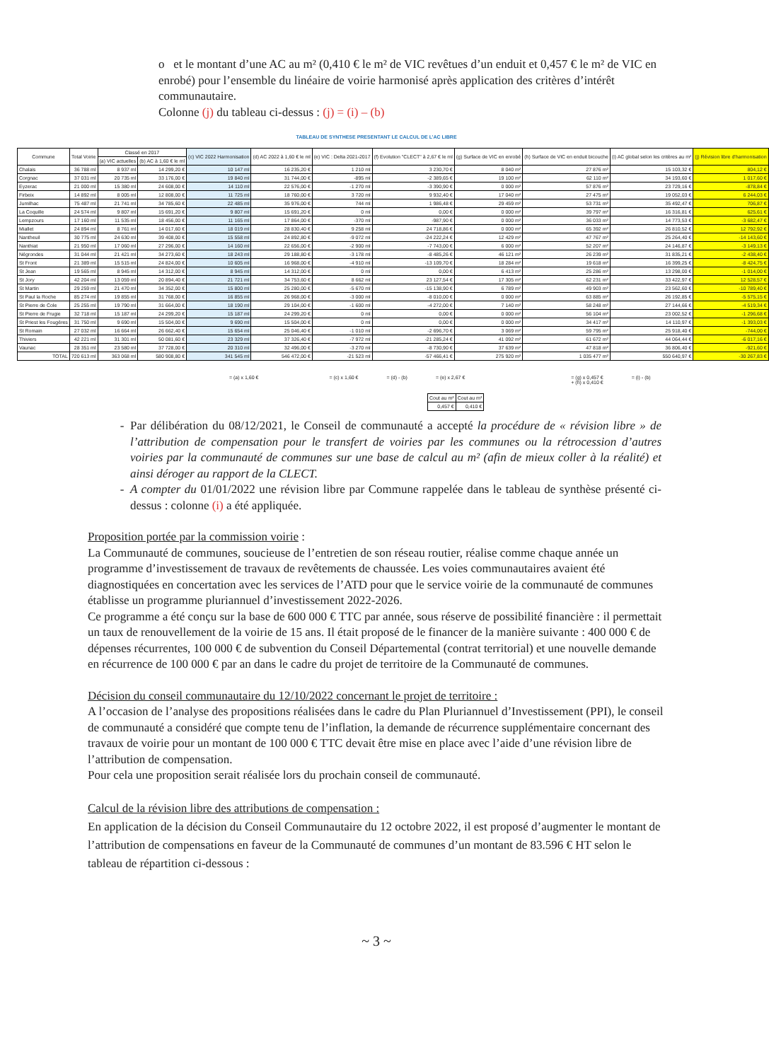o et le montant d’une AC au m² (0,410 € le m² de VIC revêtues d’un enduit et 0,457 € le m² de VIC en enrobé) pour l’ensemble du linéaire de voirie harmonisé après application des critères d’intérêt communautaire.
Colonne (j) du tableau ci-dessus : (j) = (i) – (b)
TABLEAU DE SYNTHESE PRESENTANT LE CALCUL DE L’AC LIBRE
| Commune | Total Voirie | Classé en 2017 | | (c) VIC 2022 Harmonisation | (d) AC 2022 à 1,60 € le ml | (e) VIC : Delta 2021-2017 | (f) Evolution "CLECT" à 2,67 € le ml | (g) Surface de VIC en enrobé | (h) Surface de VIC en enduit bicouche | (i) AC global selon les critères au m² | (j) Révision libre d'harmonisation |
| --- | --- | --- | --- | --- | --- | --- | --- | --- | --- | --- | --- |
| | | (a) VIC actuelles | (b) AC à 1,60 € le ml | | | | | | | | |
| Chalais | 36 788 ml | 8 937 ml | 14 299,20 € | 10 147 ml | 16 235,20 € | 1 210 ml | 3 230,70 € | 8 040 m² | 27 876 m² | 15 103,32 € | 804,12 € |
| Corgnac | 37 031 ml | 20 735 ml | 33 176,00 € | 19 840 ml | 31 744,00 € | -895 ml | -2 389,65 € | 19 100 m² | 62 110 m² | 34 193,60 € | 1 017,60 € |
| Eyzerac | 21 000 ml | 15 380 ml | 24 608,00 € | 14 110 ml | 22 576,00 € | -1 270 ml | -3 390,90 € | 0 000 m² | 57 876 m² | 23 729,16 € | -878,84 € |
| Firbeix | 14 892 ml | 8 005 ml | 12 808,00 € | 11 725 ml | 18 760,00 € | 3 720 ml | 9 932,40 € | 17 040 m² | 27 475 m² | 19 052,03 € | 6 244,03 € |
| Jumilhac | 75 487 ml | 21 741 ml | 34 785,60 € | 22 485 ml | 35 976,00 € | 744 ml | 1 986,48 € | 29 459 m² | 53 731 m² | 35 492,47 € | 706,87 € |
| La Coquille | 24 574 ml | 9 807 ml | 15 691,20 € | 9 807 ml | 15 691,20 € | 0 ml | 0,00 € | 0 000 m² | 39 797 m² | 16 316,81 € | 625,61 € |
| Lempzours | 17 160 ml | 11 535 ml | 18 456,00 € | 11 165 ml | 17 864,00 € | -370 ml | -987,90 € | 0 000 m² | 36 033 m² | 14 773,53 € | -3 682,47 € |
| Miallet | 24 894 ml | 8 761 ml | 14 017,60 € | 18 019 ml | 28 830,40 € | 9 258 ml | 24 718,86 € | 0 000 m² | 65 392 m² | 26 810,52 € | 12 792,92 € |
| Nantheuil | 30 775 ml | 24 630 ml | 39 408,00 € | 15 558 ml | 24 892,80 € | -9 072 ml | -24 222,24 € | 12 429 m² | 47 767 m² | 25 264,40 € | -14 143,60 € |
| Nanthiat | 21 950 ml | 17 060 ml | 27 296,00 € | 14 160 ml | 22 656,00 € | -2 900 ml | -7 743,00 € | 6 000 m² | 52 207 m² | 24 146,87 € | -3 149,13 € |
| Négrondes | 31 044 ml | 21 421 ml | 34 273,60 € | 18 243 ml | 29 188,80 € | -3 178 ml | -8 485,26 € | 46 121 m² | 26 239 m² | 31 835,21 € | -2 438,40 € |
| St Front | 21 389 ml | 15 515 ml | 24 824,00 € | 10 605 ml | 16 968,00 € | -4 910 ml | -13 109,70 € | 18 284 m² | 19 618 m² | 16 399,25 € | -8 424,75 € |
| St Jean | 19 565 ml | 8 945 ml | 14 312,00 € | 8 945 ml | 14 312,00 € | 0 ml | 0,00 € | 6 413 m² | 25 286 m² | 13 298,00 € | -1 014,00 € |
| St Jory | 42 204 ml | 13 059 ml | 20 894,40 € | 21 721 ml | 34 753,60 € | 8 662 ml | 23 127,54 € | 17 305 m² | 62 231 m² | 33 422,97 € | 12 528,57 € |
| St Martin | 29 259 ml | 21 470 ml | 34 352,00 € | 15 800 ml | 25 280,00 € | -5 670 ml | -15 138,90 € | 6 789 m² | 49 903 m² | 23 562,60 € | -10 789,40 € |
| St Paul la Roche | 85 274 ml | 19 855 ml | 31 768,00 € | 16 855 ml | 26 968,00 € | -3 000 ml | -8 010,00 € | 0 000 m² | 63 885 m² | 26 192,85 € | -5 575,15 € |
| St Pierre de Cole | 25 255 ml | 19 790 ml | 31 664,00 € | 18 190 ml | 29 104,00 € | -1 600 ml | -4 272,00 € | 7 140 m² | 58 248 m² | 27 144,66 € | -4 519,34 € |
| St Pierre de Frugie | 32 718 ml | 15 187 ml | 24 299,20 € | 15 187 ml | 24 299,20 € | 0 ml | 0,00 € | 0 000 m² | 56 104 m² | 23 002,52 € | -1 296,68 € |
| St Priest les Fougères | 31 750 ml | 9 690 ml | 15 504,00 € | 9 690 ml | 15 504,00 € | 0 ml | 0,00 € | 0 000 m² | 34 417 m² | 14 110,97 € | -1 393,03 € |
| St Romain | 27 032 ml | 16 664 ml | 26 662,40 € | 15 654 ml | 25 046,40 € | -1 010 ml | -2 696,70 € | 3 069 m² | 59 795 m² | 25 918,40 € | -744,00 € |
| Thiviers | 42 221 ml | 31 301 ml | 50 081,60 € | 23 329 ml | 37 326,40 € | -7 972 ml | -21 285,24 € | 41 092 m² | 61 672 m² | 44 064,44 € | -6 017,16 € |
| Vaunac | 28 351 ml | 23 580 ml | 37 728,00 € | 20 310 ml | 32 496,00 € | -3 270 ml | -8 730,90 € | 37 639 m² | 47 818 m² | 36 806,40 € | -921,60 € |
| TOTAL | 720 613 ml | 363 068 ml | 580 908,80 € | 341 545 ml | 546 472,00 € | -21 523 ml | -57 466,41 € | 275 920 m² | 1 035 477 m² | 550 640,97 € | -30 267,83 € |
= (a) x 1,60 € = (c) x 1,60 € = (d) - (b) = (e) x 2,67 € = (g) x 0,457 €
+ (h) x 0,410 € = (i) - (b)
| Cout au m² | Cout au m² |
| --- | --- |
| 0,457 € | 0,410 € |
Par délibération du 08/12/2021, le Conseil de communauté a accepté la procédure de « révision libre » de l’attribution de compensation pour le transfert de voiries par les communes ou la rétrocession d’autres voiries par la communauté de communes sur une base de calcul au m² (afin de mieux coller à la réalité) et ainsi déroger au rapport de la CLECT.
A compter du 01/01/2022 une révision libre par Commune rappelée dans le tableau de synthèse présenté ci-dessus : colonne (i) a été appliquée.
Proposition portée par la commission voirie :
La Communauté de communes, soucieuse de l’entretien de son réseau routier, réalise comme chaque année un programme d’investissement de travaux de revêtements de chaussée. Les voies communautaires avaient été diagnostiquées en concertation avec les services de l’ATD pour que le service voirie de la communauté de communes établisse un programme pluriannuel d’investissement 2022-2026.
Ce programme a été conçu sur la base de 600 000 € TTC par année, sous réserve de possibilité financière : il permettait un taux de renouvellement de la voirie de 15 ans. Il était proposé de le financer de la manière suivante : 400 000 € de dépenses récurrentes, 100 000 € de subvention du Conseil Départemental (contrat territorial) et une nouvelle demande en récurrence de 100 000 € par an dans le cadre du projet de territoire de la Communauté de communes.
Décision du conseil communautaire du 12/10/2022 concernant le projet de territoire :
A l’occasion de l’analyse des propositions réalisées dans le cadre du Plan Pluriannuel d’Investissement (PPI), le conseil de communauté a considéré que compte tenu de l’inflation, la demande de récurrence supplémentaire concernant des travaux de voirie pour un montant de 100 000 € TTC devait être mise en place avec l’aide d’une révision libre de l’attribution de compensation.
Pour cela une proposition serait réalisée lors du prochain conseil de communauté.
Calcul de la révision libre des attributions de compensation :
En application de la décision du Conseil Communautaire du 12 octobre 2022, il est proposé d’augmenter le montant de l’attribution de compensations en faveur de la Communauté de communes d’un montant de 83.596 € HT selon le tableau de répartition ci-dessous :
~ 3 ~